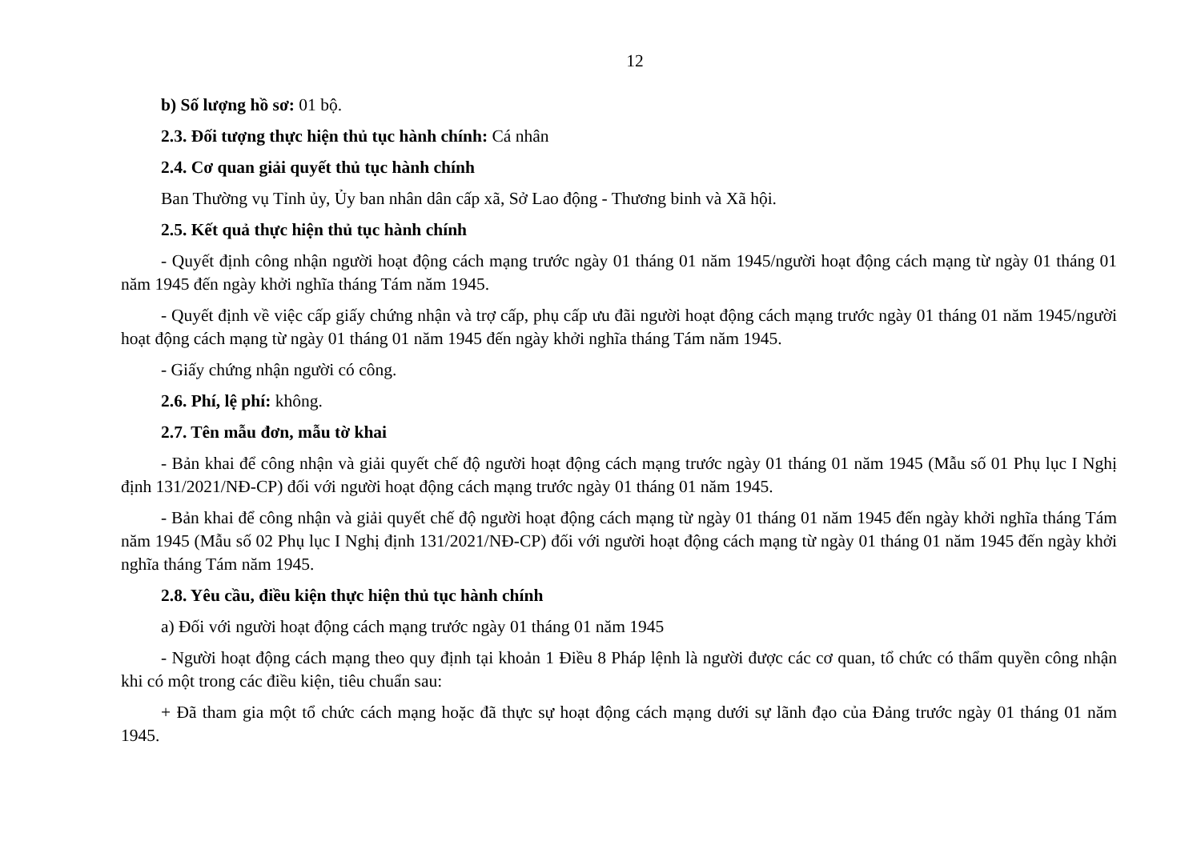12
b) Số lượng hồ sơ: 01 bộ.
2.3. Đối tượng thực hiện thủ tục hành chính: Cá nhân
2.4. Cơ quan giải quyết thủ tục hành chính
Ban Thường vụ Tỉnh ủy, Ủy ban nhân dân cấp xã, Sở Lao động - Thương binh và Xã hội.
2.5. Kết quả thực hiện thủ tục hành chính
- Quyết định công nhận người hoạt động cách mạng trước ngày 01 tháng 01 năm 1945/người hoạt động cách mạng từ ngày 01 tháng 01 năm 1945 đến ngày khởi nghĩa tháng Tám năm 1945.
- Quyết định về việc cấp giấy chứng nhận và trợ cấp, phụ cấp ưu đãi người hoạt động cách mạng trước ngày 01 tháng 01 năm 1945/người hoạt động cách mạng từ ngày 01 tháng 01 năm 1945 đến ngày khởi nghĩa tháng Tám năm 1945.
- Giấy chứng nhận người có công.
2.6. Phí, lệ phí: không.
2.7. Tên mẫu đơn, mẫu tờ khai
- Bản khai để công nhận và giải quyết chế độ người hoạt động cách mạng trước ngày 01 tháng 01 năm 1945 (Mẫu số 01 Phụ lục I Nghị định 131/2021/NĐ-CP) đối với người hoạt động cách mạng trước ngày 01 tháng 01 năm 1945.
- Bản khai để công nhận và giải quyết chế độ người hoạt động cách mạng từ ngày 01 tháng 01 năm 1945 đến ngày khởi nghĩa tháng Tám năm 1945 (Mẫu số 02 Phụ lục I Nghị định 131/2021/NĐ-CP) đối với người hoạt động cách mạng từ ngày 01 tháng 01 năm 1945 đến ngày khởi nghĩa tháng Tám năm 1945.
2.8. Yêu cầu, điều kiện thực hiện thủ tục hành chính
a) Đối với người hoạt động cách mạng trước ngày 01 tháng 01 năm 1945
- Người hoạt động cách mạng theo quy định tại khoản 1 Điều 8 Pháp lệnh là người được các cơ quan, tổ chức có thẩm quyền công nhận khi có một trong các điều kiện, tiêu chuẩn sau:
+ Đã tham gia một tổ chức cách mạng hoặc đã thực sự hoạt động cách mạng dưới sự lãnh đạo của Đảng trước ngày 01 tháng 01 năm 1945.